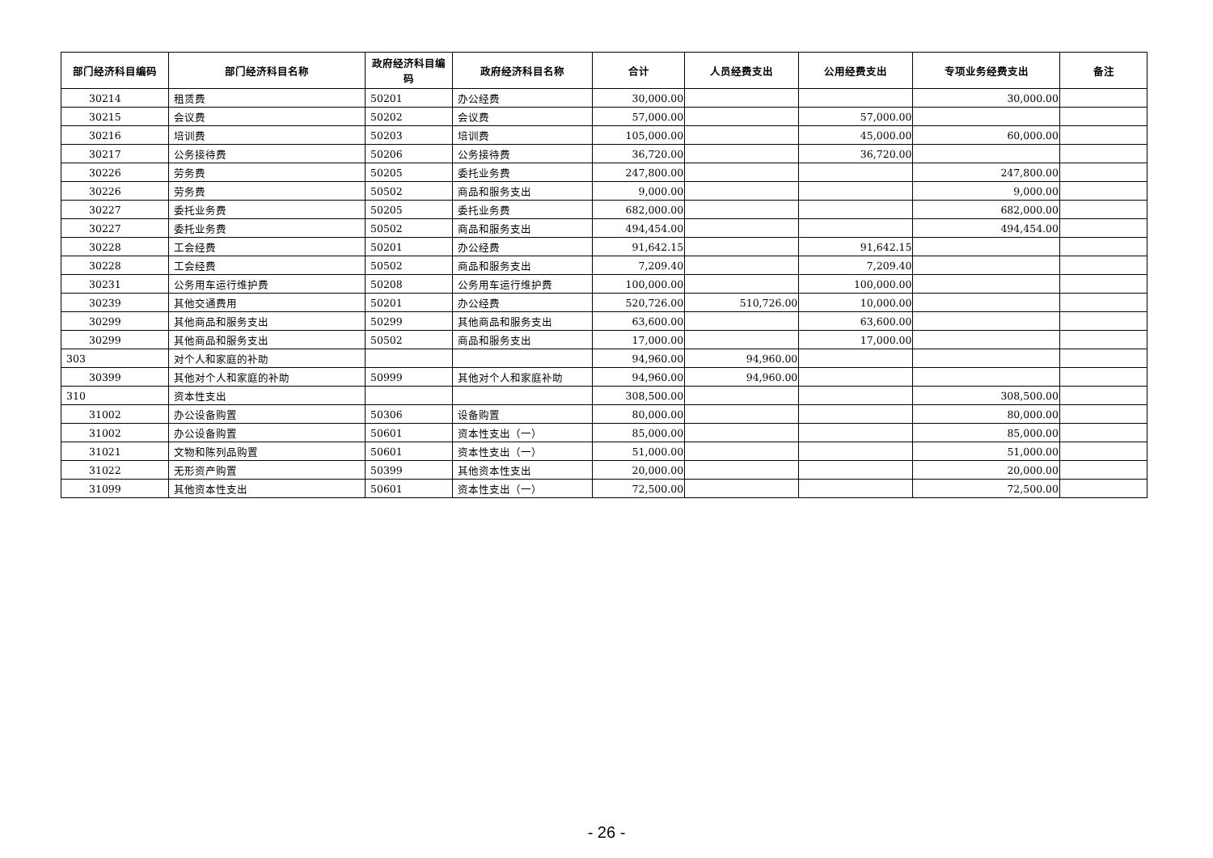| 部门经济科目编码 | 部门经济科目名称 | 政府经济科目编码 | 政府经济科目名称 | 合计 | 人员经费支出 | 公用经费支出 | 专项业务经费支出 | 备注 |
| --- | --- | --- | --- | --- | --- | --- | --- | --- |
| 30214 | 租赁费 | 50201 | 办公经费 | 30,000.00 | | | 30,000.00 | |
| 30215 | 会议费 | 50202 | 会议费 | 57,000.00 | | 57,000.00 | | |
| 30216 | 培训费 | 50203 | 培训费 | 105,000.00 | | 45,000.00 | 60,000.00 | |
| 30217 | 公务接待费 | 50206 | 公务接待费 | 36,720.00 | | 36,720.00 | | |
| 30226 | 劳务费 | 50205 | 委托业务费 | 247,800.00 | | | 247,800.00 | |
| 30226 | 劳务费 | 50502 | 商品和服务支出 | 9,000.00 | | | 9,000.00 | |
| 30227 | 委托业务费 | 50205 | 委托业务费 | 682,000.00 | | | 682,000.00 | |
| 30227 | 委托业务费 | 50502 | 商品和服务支出 | 494,454.00 | | | 494,454.00 | |
| 30228 | 工会经费 | 50201 | 办公经费 | 91,642.15 | | 91,642.15 | | |
| 30228 | 工会经费 | 50502 | 商品和服务支出 | 7,209.40 | | 7,209.40 | | |
| 30231 | 公务用车运行维护费 | 50208 | 公务用车运行维护费 | 100,000.00 | | 100,000.00 | | |
| 30239 | 其他交通费用 | 50201 | 办公经费 | 520,726.00 | 510,726.00 | 10,000.00 | | |
| 30299 | 其他商品和服务支出 | 50299 | 其他商品和服务支出 | 63,600.00 | | 63,600.00 | | |
| 30299 | 其他商品和服务支出 | 50502 | 商品和服务支出 | 17,000.00 | | 17,000.00 | | |
| 303 | 对个人和家庭的补助 | | | 94,960.00 | 94,960.00 | | | |
| 30399 | 其他对个人和家庭的补助 | 50999 | 其他对个人和家庭补助 | 94,960.00 | 94,960.00 | | | |
| 310 | 资本性支出 | | | 308,500.00 | | | 308,500.00 | |
| 31002 | 办公设备购置 | 50306 | 设备购置 | 80,000.00 | | | 80,000.00 | |
| 31002 | 办公设备购置 | 50601 | 资本性支出（一） | 85,000.00 | | | 85,000.00 | |
| 31021 | 文物和陈列品购置 | 50601 | 资本性支出（一） | 51,000.00 | | | 51,000.00 | |
| 31022 | 无形资产购置 | 50399 | 其他资本性支出 | 20,000.00 | | | 20,000.00 | |
| 31099 | 其他资本性支出 | 50601 | 资本性支出（一） | 72,500.00 | | | 72,500.00 | |
- 26 -